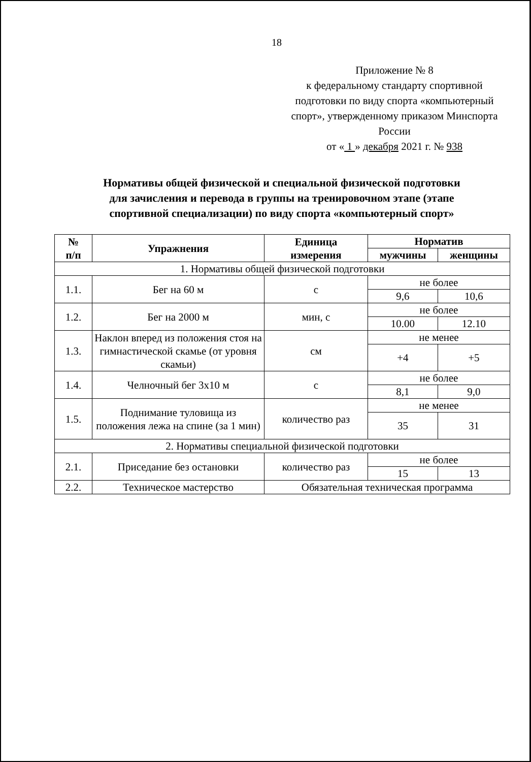18
Приложение № 8
к федеральному стандарту спортивной подготовки по виду спорта «компьютерный спорт», утвержденному приказом Минспорта России
от « 1 » декабря 2021 г. № 938
Нормативы общей физической и специальной физической подготовки
для зачисления и перевода в группы на тренировочном этапе (этапе
спортивной специализации) по виду спорта «компьютерный спорт»
| № п/п | Упражнения | Единица измерения | Норматив | |
| --- | --- | --- | --- | --- |
| | | | мужчины | женщины |
| 1. Нормативы общей физической подготовки | | | | |
| 1.1. | Бег на 60 м | с | не более | |
| | | | 9,6 | 10,6 |
| 1.2. | Бег на 2000 м | мин, с | не более | |
| | | | 10.00 | 12.10 |
| 1.3. | Наклон вперед из положения стоя на гимнастической скамье (от уровня скамьи) | см | не менее | |
| | | | +4 | +5 |
| 1.4. | Челночный бег 3х10 м | с | не более | |
| | | | 8,1 | 9,0 |
| 1.5. | Поднимание туловища из положения лежа на спине (за 1 мин) | количество раз | не менее | |
| | | | 35 | 31 |
| 2. Нормативы специальной физической подготовки | | | | |
| 2.1. | Приседание без остановки | количество раз | не более | |
| | | | 15 | 13 |
| 2.2. | Техническое мастерство | Обязательная техническая программа | | |